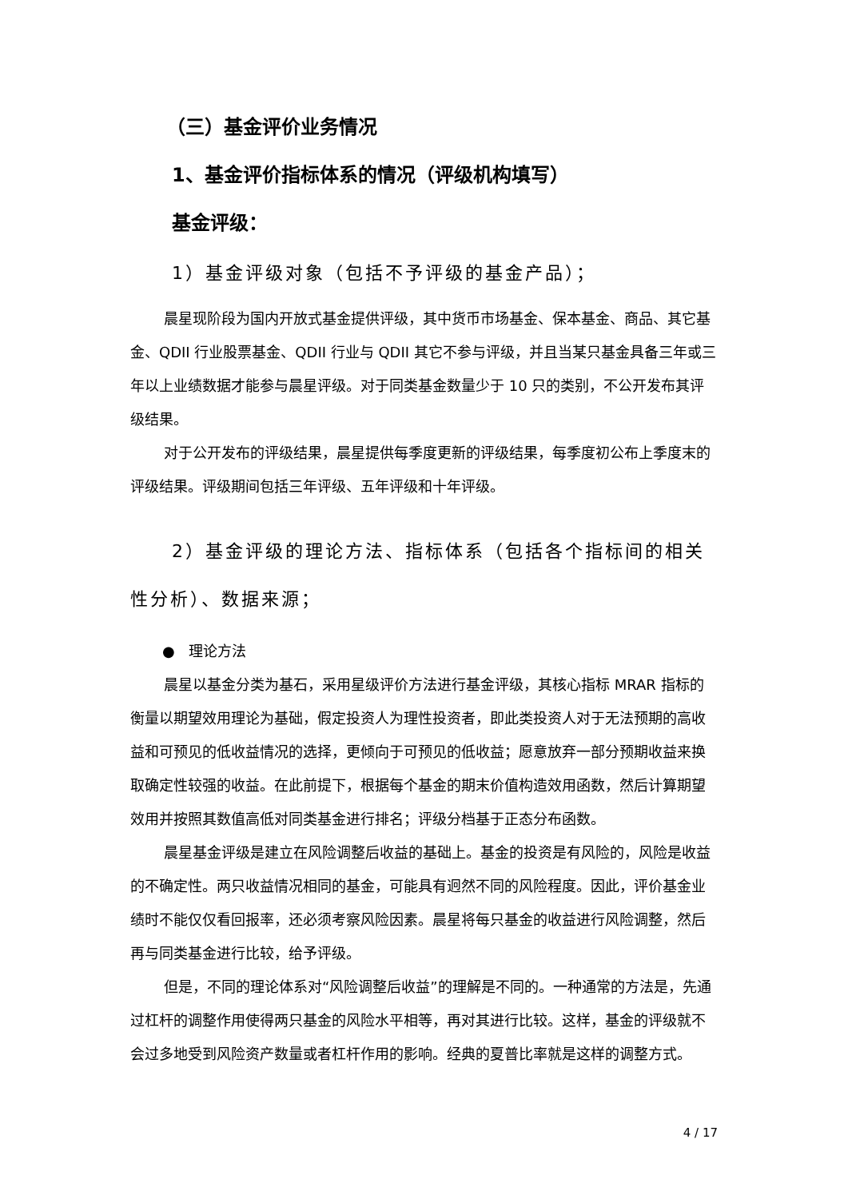（三）基金评价业务情况
1、基金评价指标体系的情况（评级机构填写）
基金评级：
1）基金评级对象（包括不予评级的基金产品）；
晨星现阶段为国内开放式基金提供评级，其中货币市场基金、保本基金、商品、其它基金、QDII 行业股票基金、QDII 行业与 QDII 其它不参与评级，并且当某只基金具备三年或三年以上业绩数据才能参与晨星评级。对于同类基金数量少于 10 只的类别，不公开发布其评级结果。
对于公开发布的评级结果，晨星提供每季度更新的评级结果，每季度初公布上季度末的评级结果。评级期间包括三年评级、五年评级和十年评级。
2）基金评级的理论方法、指标体系（包括各个指标间的相关性分析）、数据来源；
● 理论方法
晨星以基金分类为基石，采用星级评价方法进行基金评级，其核心指标 MRAR 指标的衡量以期望效用理论为基础，假定投资人为理性投资者，即此类投资人对于无法预期的高收益和可预见的低收益情况的选择，更倾向于可预见的低收益；愿意放弃一部分预期收益来换取确定性较强的收益。在此前提下，根据每个基金的期末价值构造效用函数，然后计算期望效用并按照其数值高低对同类基金进行排名；评级分档基于正态分布函数。
晨星基金评级是建立在风险调整后收益的基础上。基金的投资是有风险的，风险是收益的不确定性。两只收益情况相同的基金，可能具有迥然不同的风险程度。因此，评价基金业绩时不能仅仅看回报率，还必须考察风险因素。晨星将每只基金的收益进行风险调整，然后再与同类基金进行比较，给予评级。
但是，不同的理论体系对“风险调整后收益”的理解是不同的。一种通常的方法是，先通过杠杆的调整作用使得两只基金的风险水平相等，再对其进行比较。这样，基金的评级就不会过多地受到风险资产数量或者杠杆作用的影响。经典的夏普比率就是这样的调整方式。
4 / 17